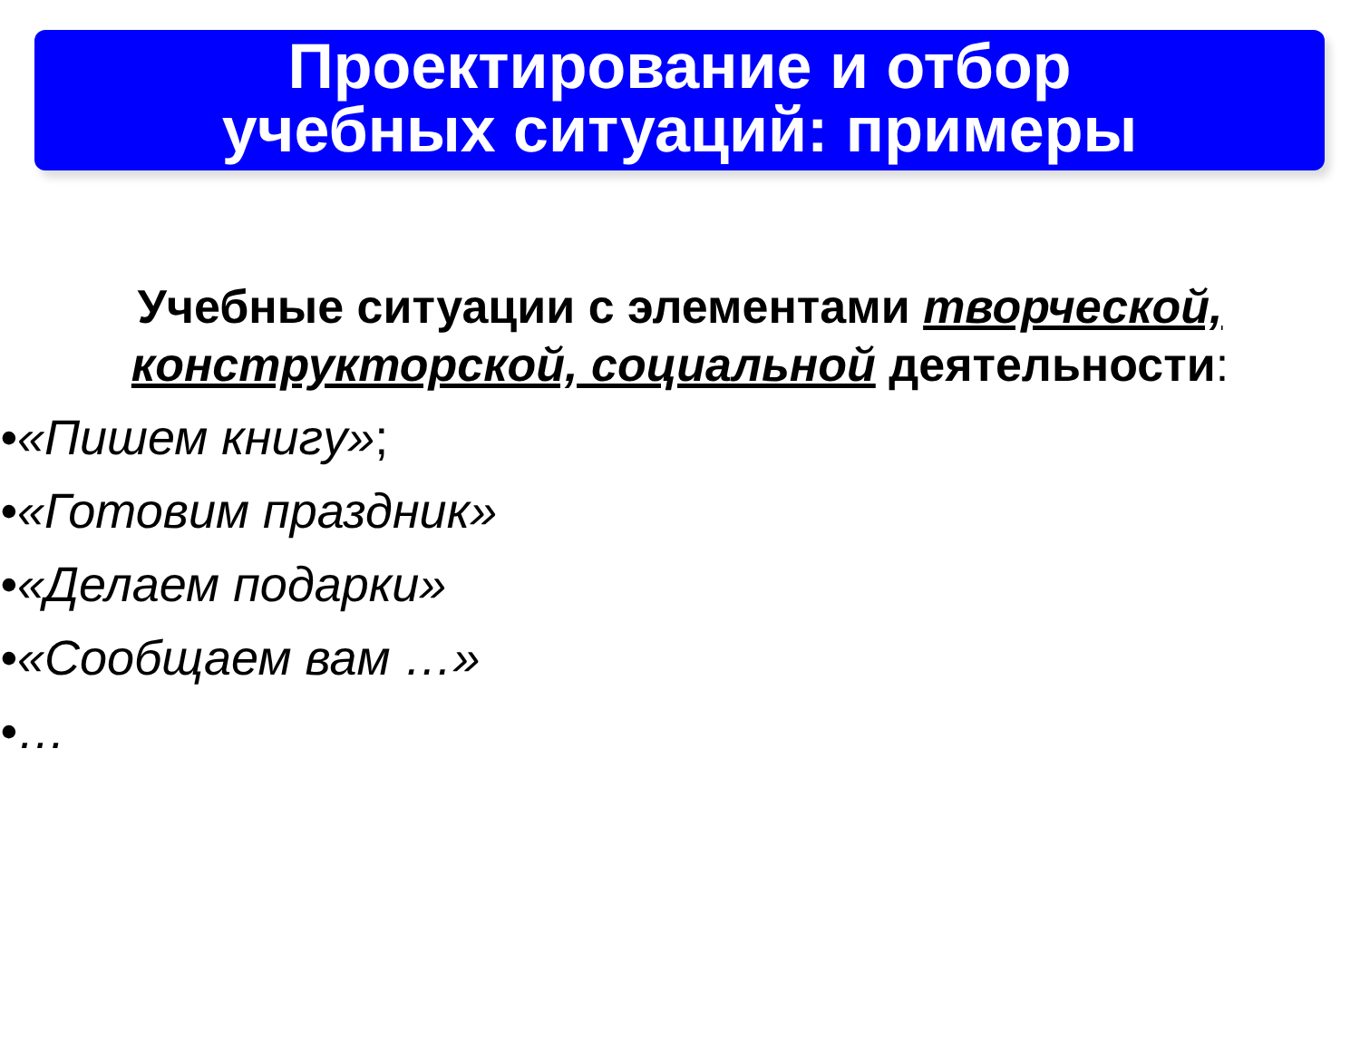Проектирование и отбор
учебных ситуаций: примеры
Учебные ситуации с элементами творческой, конструкторской, социальной деятельности:
•«Пишем книгу»;
•«Готовим праздник»
•«Делаем подарки»
•«Сообщаем вам …»
•…